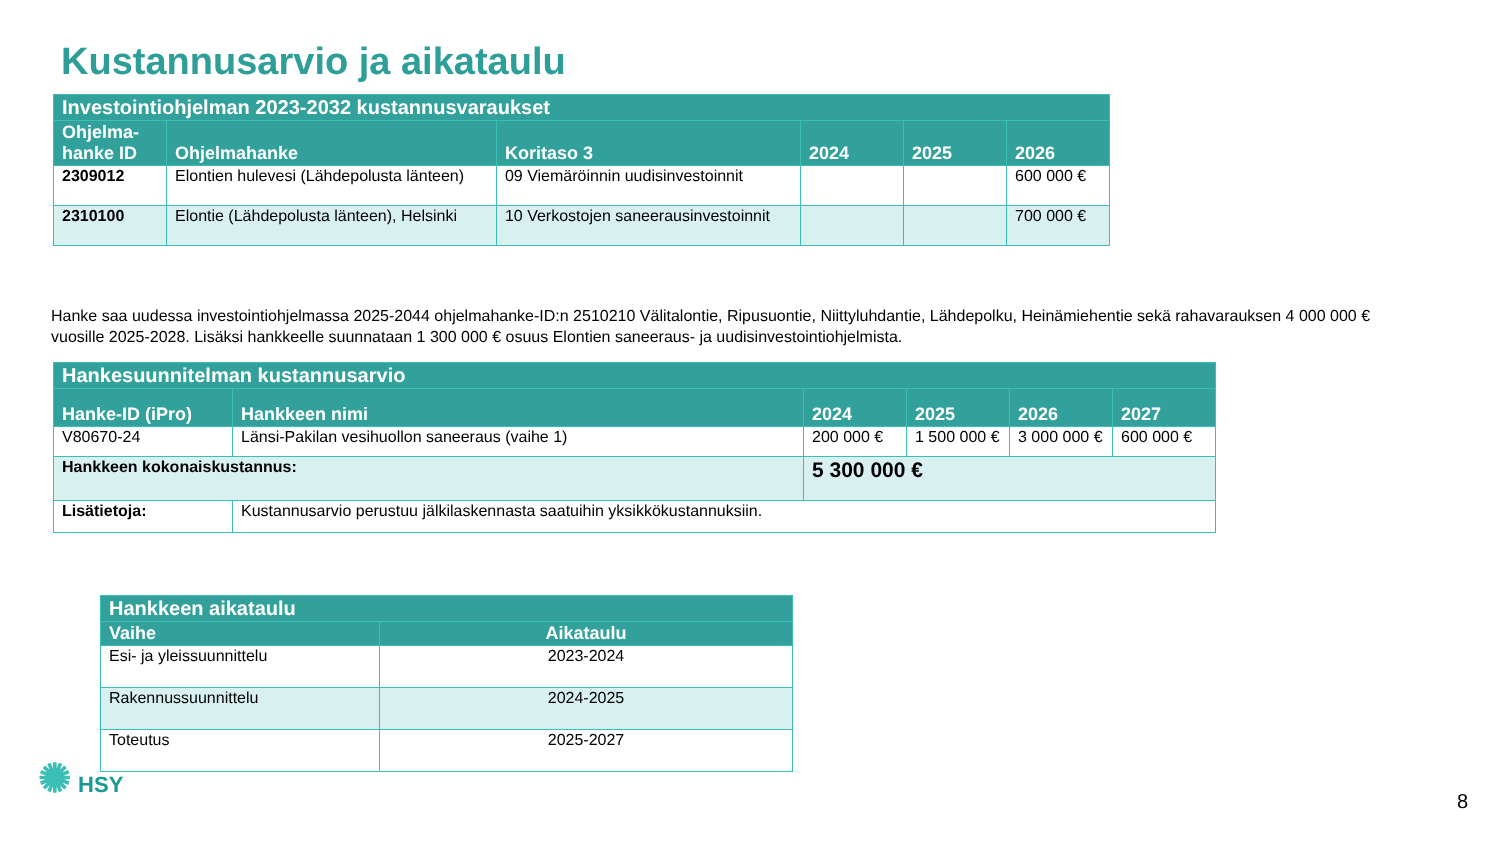Kustannusarvio ja aikataulu
| Investointiohjelman 2023-2032 kustannusvaraukset | | | | | |
| --- | --- | --- | --- | --- | --- |
| Ohjelma- hanke ID | Ohjelmahanke | Koritaso 3 | 2024 | 2025 | 2026 |
| 2309012 | Elontien hulevesi (Lähdepolusta länteen) | 09 Viemäröinnin uudisinvestoinnit | | | 600 000 € |
| 2310100 | Elontie (Lähdepolusta länteen), Helsinki | 10 Verkostojen saneerausinvestoinnit | | | 700 000 € |
Hanke saa uudessa investointiohjelmassa 2025-2044 ohjelmahanke-ID:n 2510210 Välitalontie, Ripusuontie, Niittyluhdantie, Lähdepolku, Heinämiehentie sekä rahavarauksen 4 000 000 € vuosille 2025-2028. Lisäksi hankkeelle suunnataan 1 300 000 € osuus Elontien saneeraus- ja uudisinvestointiohjelmista.
| Hankesuunnitelman kustannusarvio | | | | | |
| --- | --- | --- | --- | --- | --- |
| Hanke-ID (iPro) | Hankkeen nimi | 2024 | 2025 | 2026 | 2027 |
| V80670-24 | Länsi-Pakilan vesihuollon saneeraus (vaihe 1) | 200 000 € | 1 500 000 € | 3 000 000 € | 600 000 € |
| Hankkeen kokonaiskustannus: | | 5 300 000 € | | | |
| Lisätietoja: | Kustannusarvio perustuu jälkilaskennasta saatuihin yksikkökustannuksiin. | | | | |
| Hankkeen aikataulu | |
| --- | --- |
| Vaihe | Aikataulu |
| Esi- ja yleissuunnittelu | 2023-2024 |
| Rakennussuunnittelu | 2024-2025 |
| Toteutus | 2025-2027 |
✺ HSY
8